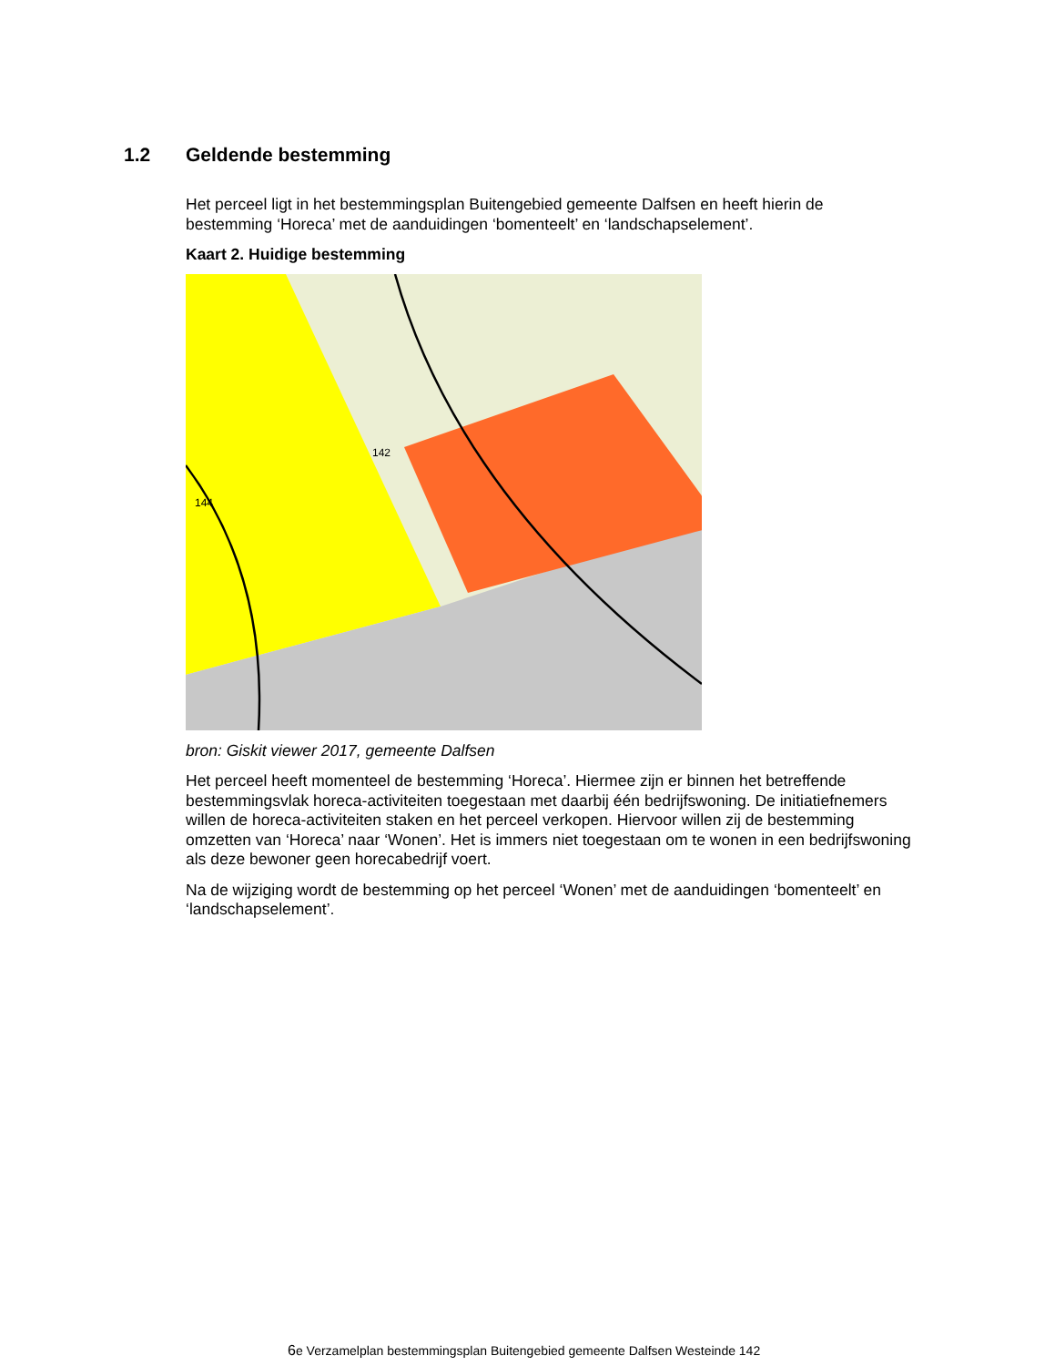1.2 Geldende bestemming
Het perceel ligt in het bestemmingsplan Buitengebied gemeente Dalfsen en heeft hierin de bestemming ‘Horeca’ met de aanduidingen ‘bomenteelt’ en ‘landschapselement’.
Kaart 2. Huidige bestemming
142
144
bron: Giskit viewer 2017, gemeente Dalfsen
Het perceel heeft momenteel de bestemming ‘Horeca’. Hiermee zijn er binnen het betreffende bestemmingsvlak horeca-activiteiten toegestaan met daarbij één bedrijfswoning. De initiatiefnemers willen de horeca-activiteiten staken en het perceel verkopen. Hiervoor willen zij de bestemming omzetten van ‘Horeca’ naar ‘Wonen’. Het is immers niet toegestaan om te wonen in een bedrijfswoning als deze bewoner geen horecabedrijf voert.
Na de wijziging wordt de bestemming op het perceel ‘Wonen’ met de aanduidingen ‘bomenteelt’ en ‘landschapselement’.
6e Verzamelplan bestemmingsplan Buitengebied gemeente Dalfsen Westeinde 142